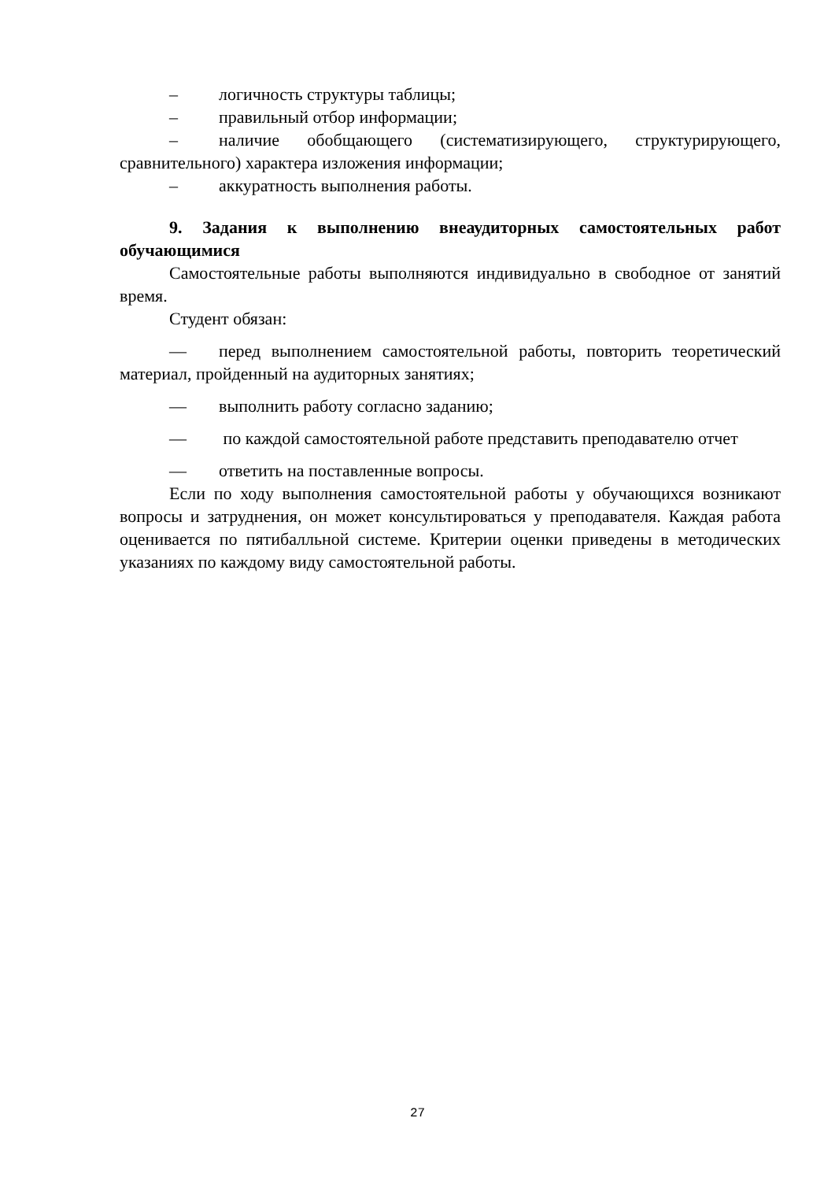– логичность структуры таблицы;
– правильный отбор информации;
– наличие обобщающего (систематизирующего, структурирующего, сравнительного) характера изложения информации;
– аккуратность выполнения работы.
9. Задания к выполнению внеаудиторных самостоятельных работ обучающимися
Самостоятельные работы выполняются индивидуально в свободное от занятий время.
Студент обязан:
— перед выполнением самостоятельной работы, повторить теоретический материал, пройденный на аудиторных занятиях;
— выполнить работу согласно заданию;
— по каждой самостоятельной работе представить преподавателю отчет
— ответить на поставленные вопросы.
Если по ходу выполнения самостоятельной работы у обучающихся возникают вопросы и затруднения, он может консультироваться у преподавателя. Каждая работа оценивается по пятибалльной системе. Критерии оценки приведены в методических указаниях по каждому виду самостоятельной работы.
27